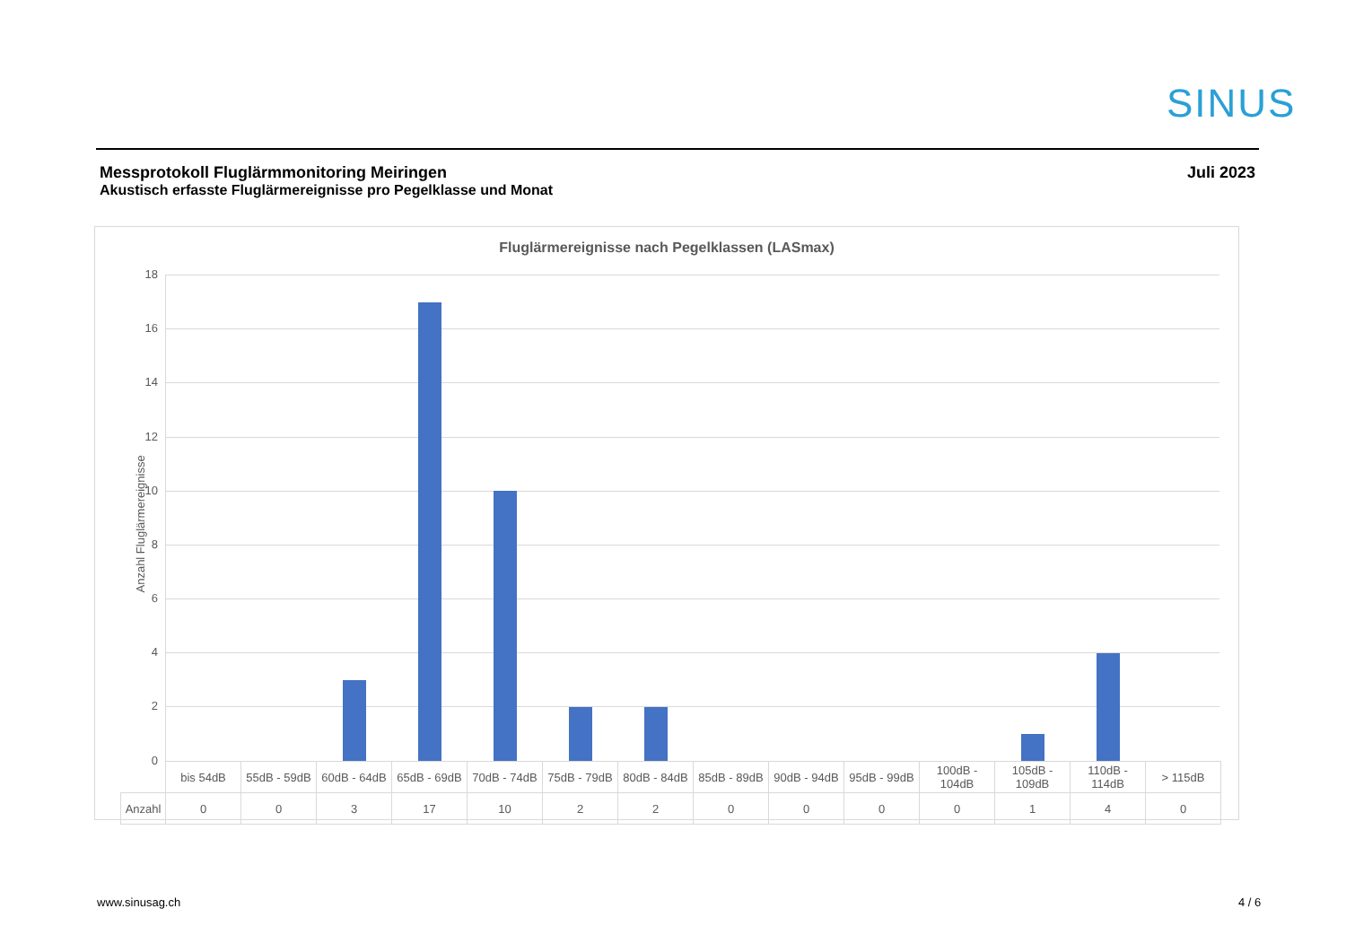SINUS
Messprotokoll Fluglärmmonitoring Meiringen
Akustisch erfasste Fluglärmereignisse pro Pegelklasse und Monat
Juli 2023
Fluglärmereignisse nach Pegelklassen (LASmax)
Anzahl Fluglärmereignisse
18
16
14
12
10
8
6
4
2
0
| | bis 54dB | 55dB - 59dB | 60dB - 64dB | 65dB - 69dB | 70dB - 74dB | 75dB - 79dB | 80dB - 84dB | 85dB - 89dB | 90dB - 94dB | 95dB - 99dB | 100dB - 104dB | 105dB - 109dB | 110dB - 114dB | > 115dB |
| --- | --- | --- | --- | --- | --- | --- | --- | --- | --- | --- | --- | --- | --- | --- |
| Anzahl | 0 | 0 | 3 | 17 | 10 | 2 | 2 | 0 | 0 | 0 | 0 | 1 | 4 | 0 |
www.sinusag.ch 4 / 6